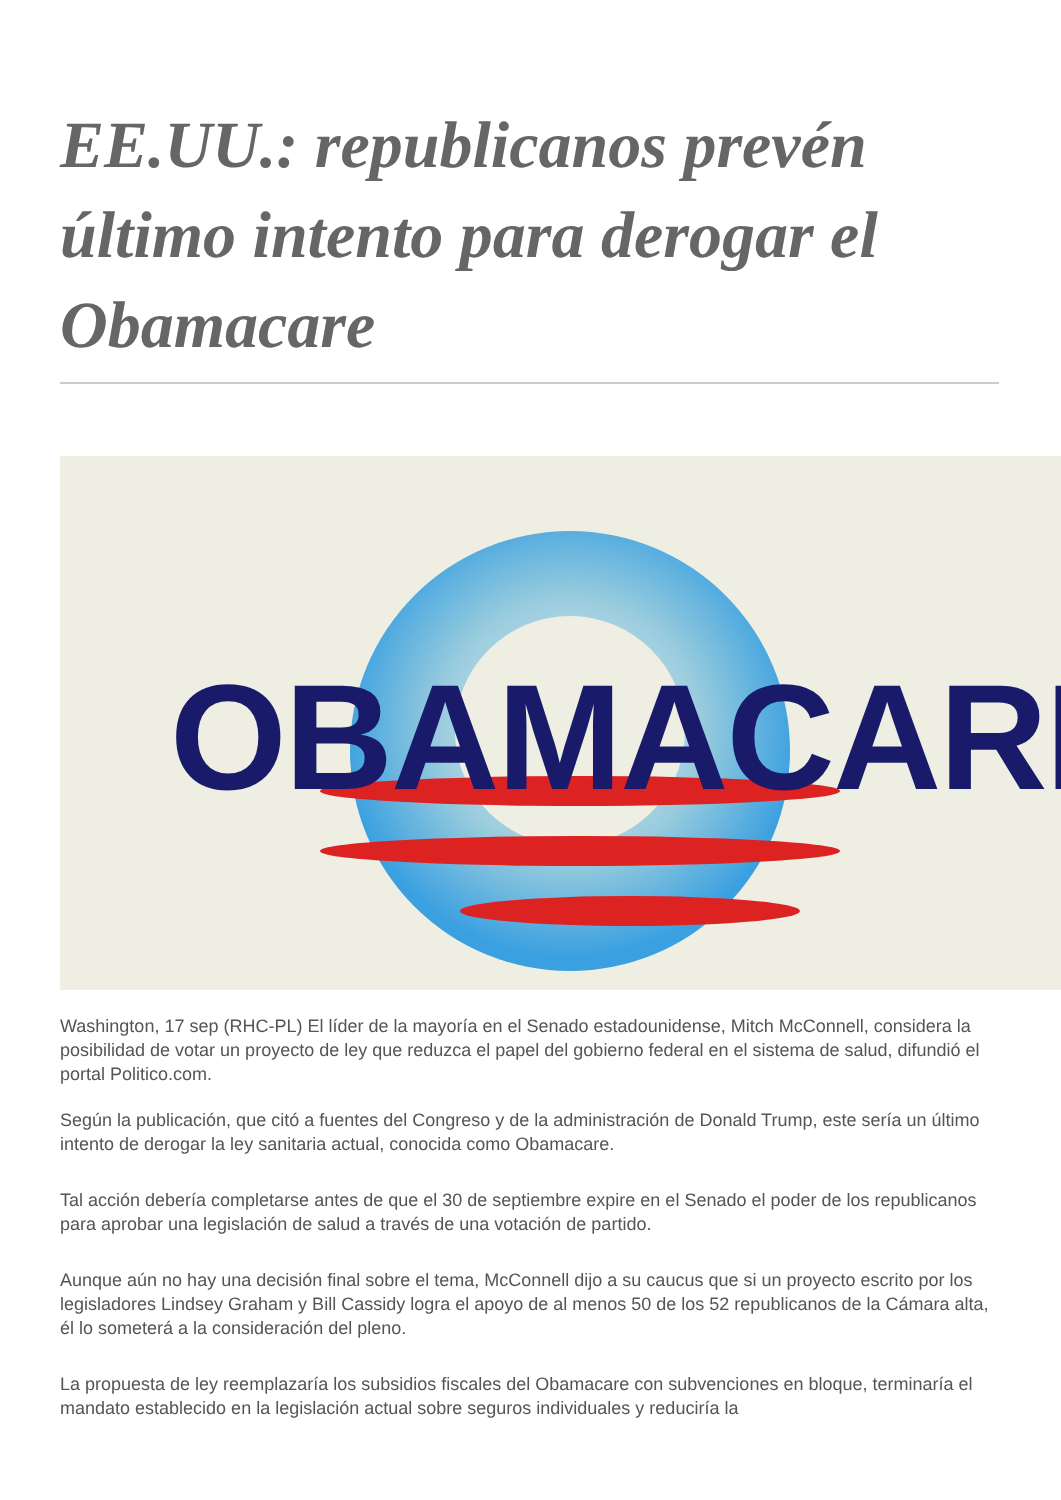EE.UU.: republicanos prevén último intento para derogar el Obamacare
OBAMACARE
Washington, 17 sep (RHC-PL) El líder de la mayoría en el Senado estadounidense, Mitch McConnell, considera la posibilidad de votar un proyecto de ley que reduzca el papel del gobierno federal en el sistema de salud, difundió el portal Politico.com.
Según la publicación, que citó a fuentes del Congreso y de la administración de Donald Trump, este sería un último intento de derogar la ley sanitaria actual, conocida como Obamacare.
Tal acción debería completarse antes de que el 30 de septiembre expire en el Senado el poder de los republicanos para aprobar una legislación de salud a través de una votación de partido.
Aunque aún no hay una decisión final sobre el tema, McConnell dijo a su caucus que si un proyecto escrito por los legisladores Lindsey Graham y Bill Cassidy logra el apoyo de al menos 50 de los 52 republicanos de la Cámara alta, él lo someterá a la consideración del pleno.
La propuesta de ley reemplazaría los subsidios fiscales del Obamacare con subvenciones en bloque, terminaría el mandato establecido en la legislación actual sobre seguros individuales y reduciría la